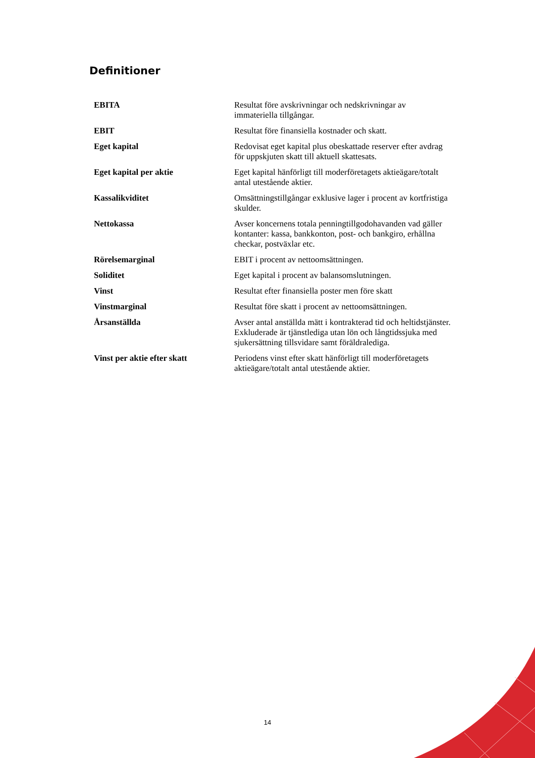Definitioner
| EBITA | Resultat före avskrivningar och nedskrivningar av immateriella tillgångar. |
| EBIT | Resultat före finansiella kostnader och skatt. |
| Eget kapital | Redovisat eget kapital plus obeskattade reserver efter avdrag för uppskjuten skatt till aktuell skattesats. |
| Eget kapital per aktie | Eget kapital hänförligt till moderföretagets aktieägare/totalt antal utestående aktier. |
| Kassalikviditet | Omsättningstillgångar exklusive lager i procent av kortfristiga skulder. |
| Nettokassa | Avser koncernens totala penningtillgodohavanden vad gäller kontanter: kassa, bankkonton, post- och bankgiro, erhållna checkar, postväxlar etc. |
| Rörelsemarginal | EBIT i procent av nettoomsättningen. |
| Soliditet | Eget kapital i procent av balansomslutningen. |
| Vinst | Resultat efter finansiella poster men före skatt |
| Vinstmarginal | Resultat före skatt i procent av nettoomsättningen. |
| Årsanställda | Avser antal anställda mätt i kontrakterad tid och heltidstjänster. Exkluderade är tjänstlediga utan lön och långtidssjuka med sjukersättning tillsvidare samt föräldralediga. |
| Vinst per aktie efter skatt | Periodens vinst efter skatt hänförligt till moderföretagets aktieägare/totalt antal utestående aktier. |
14